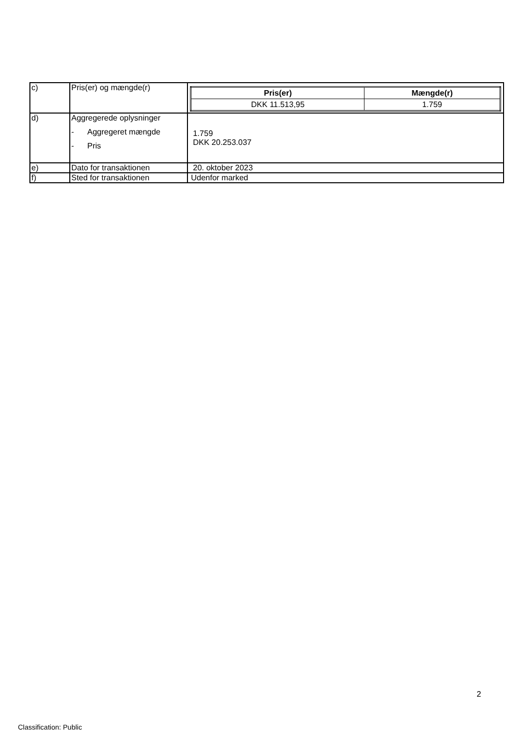| c) | Pris(er) og mængde(r) | / Pris(er) / Mængde(r) / / --- / --- / / DKK 11.513,95 / 1.759 / |
| d) | Aggregerede oplysninger - Aggregeret mængde - Pris | 1.759 DKK 20.253.037 |
| e) | Dato for transaktionen | 20. oktober 2023 |
| f) | Sted for transaktionen | Udenfor marked |
2
Classification: Public